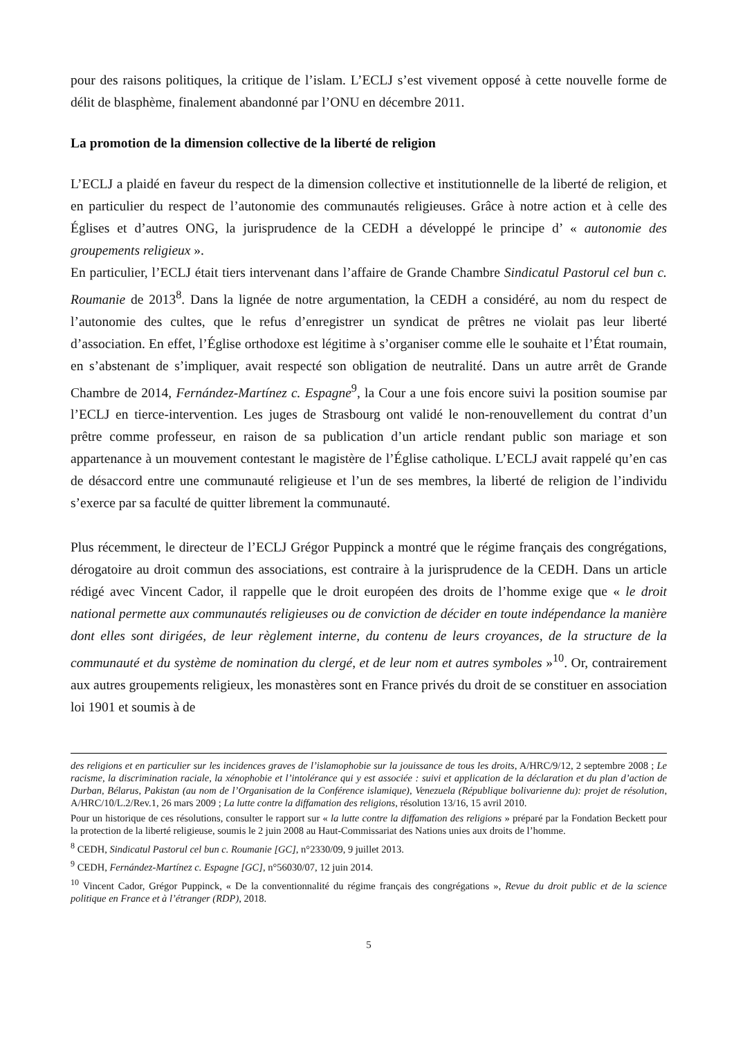pour des raisons politiques, la critique de l’islam. L’ECLJ s’est vivement opposé à cette nouvelle forme de délit de blasphème, finalement abandonné par l’ONU en décembre 2011.
La promotion de la dimension collective de la liberté de religion
L’ECLJ a plaidé en faveur du respect de la dimension collective et institutionnelle de la liberté de religion, et en particulier du respect de l’autonomie des communautés religieuses. Grâce à notre action et à celle des Églises et d’autres ONG, la jurisprudence de la CEDH a développé le principe d’ « autonomie des groupements religieux ».
En particulier, l’ECLJ était tiers intervenant dans l’affaire de Grande Chambre Sindicatul Pastorul cel bun c. Roumanie de 2013<sup>8</sup>. Dans la lignée de notre argumentation, la CEDH a considéré, au nom du respect de l’autonomie des cultes, que le refus d’enregistrer un syndicat de prêtres ne violait pas leur liberté d’association. En effet, l’Église orthodoxe est légitime à s’organiser comme elle le souhaite et l’État roumain, en s’abstenant de s’impliquer, avait respecté son obligation de neutralité. Dans un autre arrêt de Grande Chambre de 2014, Fernández-Martínez c. Espagne<sup>9</sup>, la Cour a une fois encore suivi la position soumise par l’ECLJ en tierce-intervention. Les juges de Strasbourg ont validé le non-renouvellement du contrat d’un prêtre comme professeur, en raison de sa publication d’un article rendant public son mariage et son appartenance à un mouvement contestant le magistère de l’Église catholique. L’ECLJ avait rappelé qu’en cas de désaccord entre une communauté religieuse et l’un de ses membres, la liberté de religion de l’individu s’exerce par sa faculté de quitter librement la communauté.
Plus récemment, le directeur de l’ECLJ Grégor Puppinck a montré que le régime français des congrégations, dérogatoire au droit commun des associations, est contraire à la jurisprudence de la CEDH. Dans un article rédigé avec Vincent Cador, il rappelle que le droit européen des droits de l’homme exige que « le droit national permette aux communautés religieuses ou de conviction de décider en toute indépendance la manière dont elles sont dirigées, de leur règlement interne, du contenu de leurs croyances, de la structure de la communauté et du système de nomination du clergé, et de leur nom et autres symboles »<sup>10</sup>. Or, contrairement aux autres groupements religieux, les monastères sont en France privés du droit de se constituer en association loi 1901 et soumis à de
des religions et en particulier sur les incidences graves de l’islamophobie sur la jouissance de tous les droits, A/HRC/9/12, 2 septembre 2008 ; Le racisme, la discrimination raciale, la xénophobie et l’intolérance qui y est associée : suivi et application de la déclaration et du plan d’action de Durban, Bélarus, Pakistan (au nom de l’Organisation de la Conférence islamique), Venezuela (République bolivarienne du): projet de résolution, A/HRC/10/L.2/Rev.1, 26 mars 2009 ; La lutte contre la diffamation des religions, résolution 13/16, 15 avril 2010.
Pour un historique de ces résolutions, consulter le rapport sur « la lutte contre la diffamation des religions » préparé par la Fondation Beckett pour la protection de la liberté religieuse, soumis le 2 juin 2008 au Haut-Commissariat des Nations unies aux droits de l’homme.
<sup>8</sup> CEDH, Sindicatul Pastorul cel bun c. Roumanie [GC], n°2330/09, 9 juillet 2013.
<sup>9</sup> CEDH, Fernández-Martínez c. Espagne [GC], n°56030/07, 12 juin 2014.
<sup>10</sup> Vincent Cador, Grégor Puppinck, « De la conventionnalité du régime français des congrégations », Revue du droit public et de la science politique en France et à l’étranger (RDP), 2018.
5